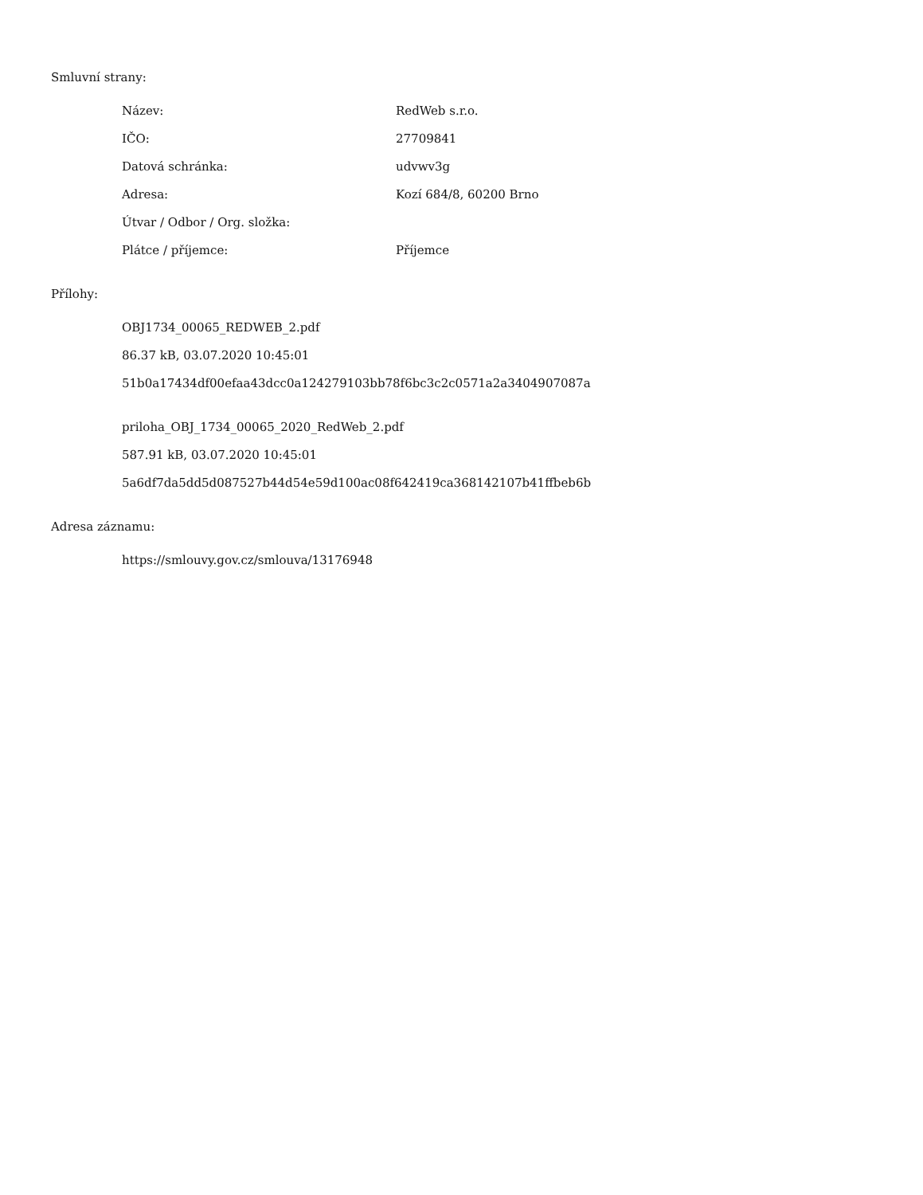Smluvní strany:
| Název: | RedWeb s.r.o. |
| IČO: | 27709841 |
| Datová schránka: | udvwv3g |
| Adresa: | Kozí 684/8, 60200 Brno |
| Útvar / Odbor / Org. složka: | |
| Plátce / příjemce: | Příjemce |
Přílohy:
OBJ1734_00065_REDWEB_2.pdf
86.37 kB, 03.07.2020 10:45:01
51b0a17434df00efaa43dcc0a124279103bb78f6bc3c2c0571a2a3404907087a
priloha_OBJ_1734_00065_2020_RedWeb_2.pdf
587.91 kB, 03.07.2020 10:45:01
5a6df7da5dd5d087527b44d54e59d100ac08f642419ca368142107b41ffbeb6b
Adresa záznamu:
https://smlouvy.gov.cz/smlouva/13176948